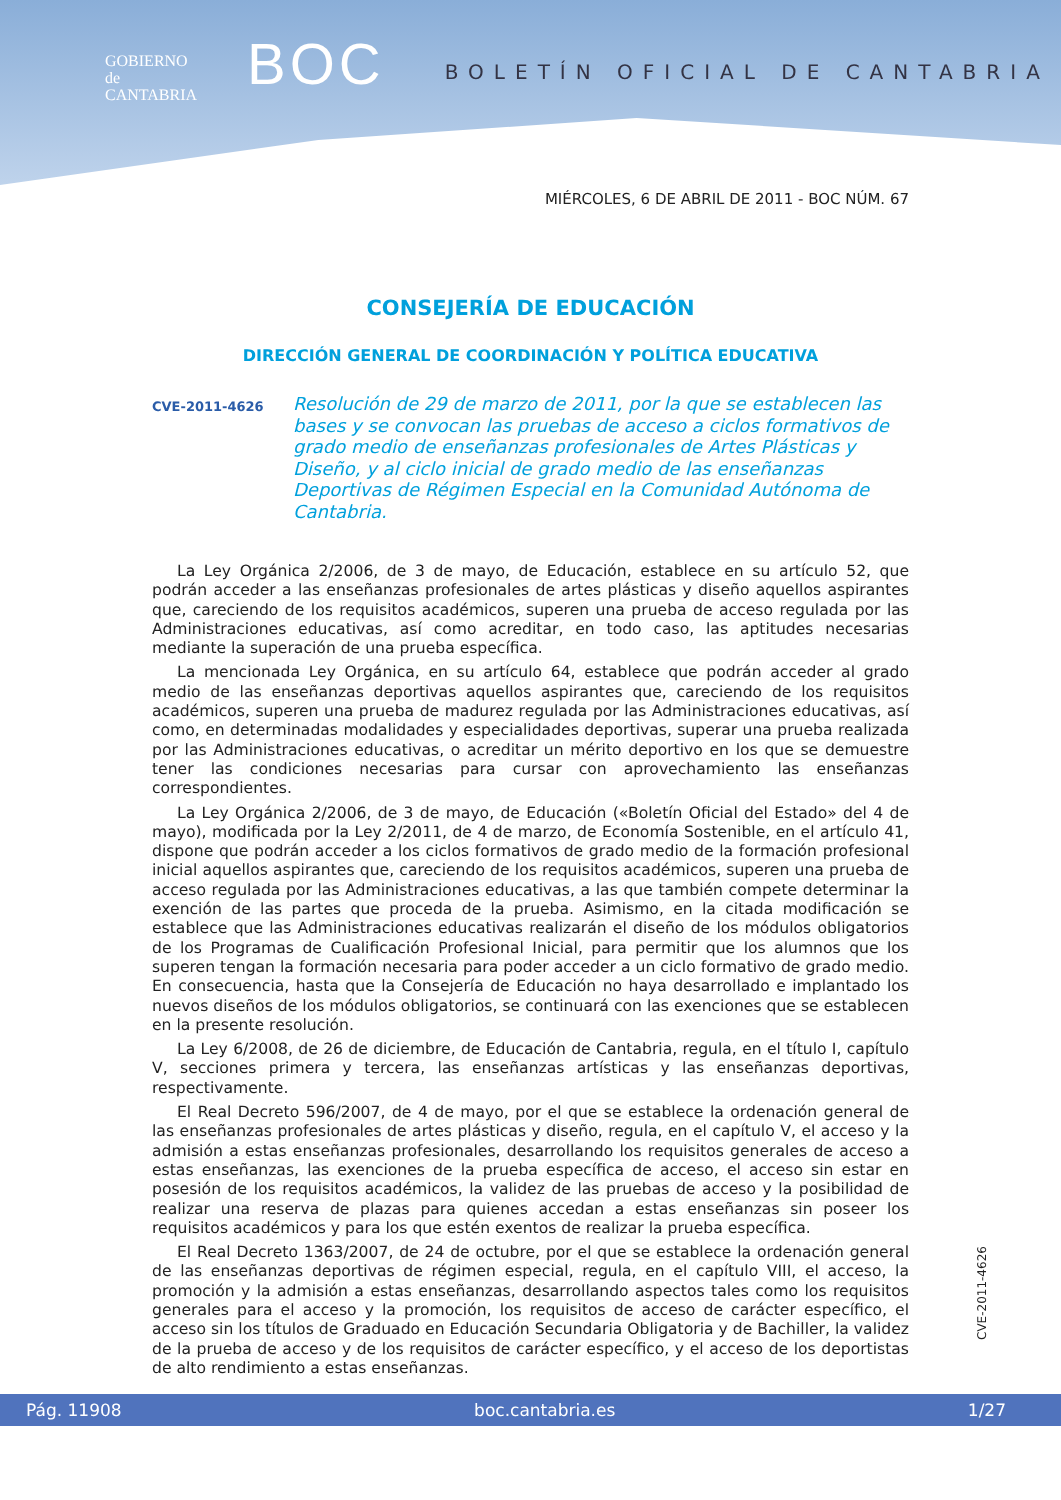GOBIERNO
de
CANTABRIA
BOC
BOLETÍN OFICIAL DE CANTABRIA
MIÉRCOLES, 6 DE ABRIL DE 2011 - BOC NÚM. 67
CONSEJERÍA DE EDUCACIÓN
DIRECCIÓN GENERAL DE COORDINACIÓN Y POLÍTICA EDUCATIVA
CVE-2011-4626
Resolución de 29 de marzo de 2011, por la que se establecen las bases y se convocan las pruebas de acceso a ciclos formativos de grado medio de enseñanzas profesionales de Artes Plásticas y Diseño, y al ciclo inicial de grado medio de las enseñanzas Deportivas de Régimen Especial en la Comunidad Autónoma de Cantabria.
La Ley Orgánica 2/2006, de 3 de mayo, de Educación, establece en su artículo 52, que podrán acceder a las enseñanzas profesionales de artes plásticas y diseño aquellos aspirantes que, careciendo de los requisitos académicos, superen una prueba de acceso regulada por las Administraciones educativas, así como acreditar, en todo caso, las aptitudes necesarias mediante la superación de una prueba específica.
La mencionada Ley Orgánica, en su artículo 64, establece que podrán acceder al grado medio de las enseñanzas deportivas aquellos aspirantes que, careciendo de los requisitos académicos, superen una prueba de madurez regulada por las Administraciones educativas, así como, en determinadas modalidades y especialidades deportivas, superar una prueba realizada por las Administraciones educativas, o acreditar un mérito deportivo en los que se demuestre tener las condiciones necesarias para cursar con aprovechamiento las enseñanzas correspondientes.
La Ley Orgánica 2/2006, de 3 de mayo, de Educación («Boletín Oficial del Estado» del 4 de mayo), modificada por la Ley 2/2011, de 4 de marzo, de Economía Sostenible, en el artículo 41, dispone que podrán acceder a los ciclos formativos de grado medio de la formación profesional inicial aquellos aspirantes que, careciendo de los requisitos académicos, superen una prueba de acceso regulada por las Administraciones educativas, a las que también compete determinar la exención de las partes que proceda de la prueba. Asimismo, en la citada modificación se establece que las Administraciones educativas realizarán el diseño de los módulos obligatorios de los Programas de Cualificación Profesional Inicial, para permitir que los alumnos que los superen tengan la formación necesaria para poder acceder a un ciclo formativo de grado medio. En consecuencia, hasta que la Consejería de Educación no haya desarrollado e implantado los nuevos diseños de los módulos obligatorios, se continuará con las exenciones que se establecen en la presente resolución.
La Ley 6/2008, de 26 de diciembre, de Educación de Cantabria, regula, en el título I, capítulo V, secciones primera y tercera, las enseñanzas artísticas y las enseñanzas deportivas, respectivamente.
El Real Decreto 596/2007, de 4 de mayo, por el que se establece la ordenación general de las enseñanzas profesionales de artes plásticas y diseño, regula, en el capítulo V, el acceso y la admisión a estas enseñanzas profesionales, desarrollando los requisitos generales de acceso a estas enseñanzas, las exenciones de la prueba específica de acceso, el acceso sin estar en posesión de los requisitos académicos, la validez de las pruebas de acceso y la posibilidad de realizar una reserva de plazas para quienes accedan a estas enseñanzas sin poseer los requisitos académicos y para los que estén exentos de realizar la prueba específica.
El Real Decreto 1363/2007, de 24 de octubre, por el que se establece la ordenación general de las enseñanzas deportivas de régimen especial, regula, en el capítulo VIII, el acceso, la promoción y la admisión a estas enseñanzas, desarrollando aspectos tales como los requisitos generales para el acceso y la promoción, los requisitos de acceso de carácter específico, el acceso sin los títulos de Graduado en Educación Secundaria Obligatoria y de Bachiller, la validez de la prueba de acceso y de los requisitos de carácter específico, y el acceso de los deportistas de alto rendimiento a estas enseñanzas.
CVE-2011-4626
Pág. 11908 boc.cantabria.es 1/27